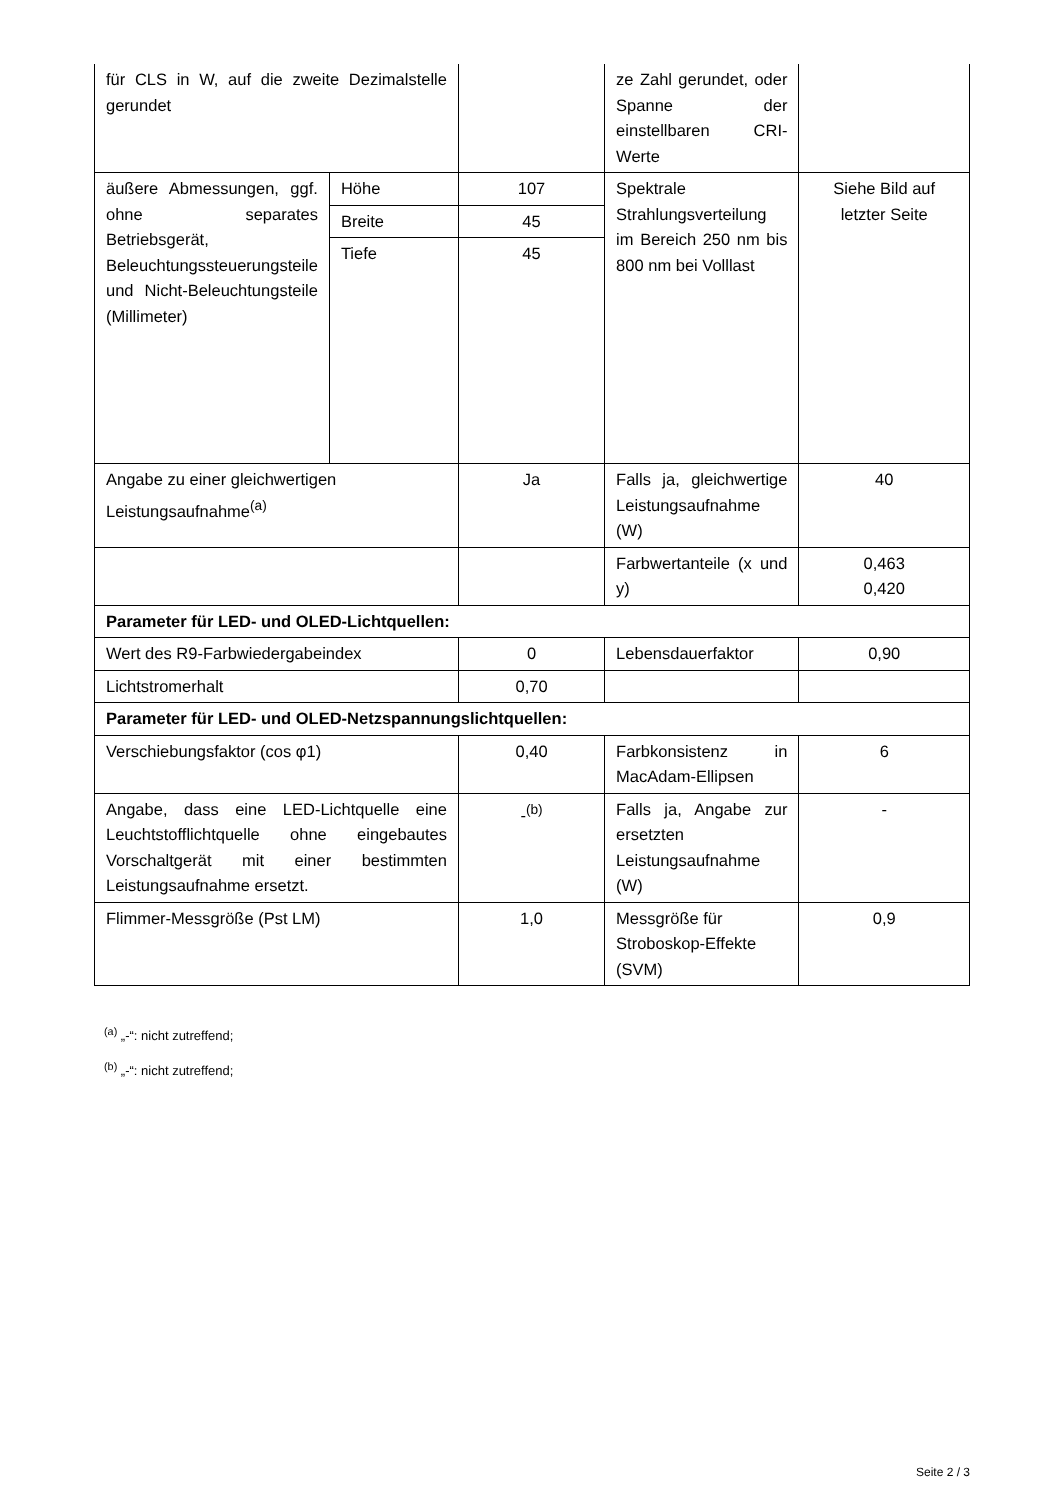| für CLS in W, auf die zweite Dezimalstelle gerundet | | | ze Zahl gerundet, oder Spanne der einstellbaren CRI-Werte | |
| äußere Abmessungen, ggf. ohne separates Betriebsgerät, Beleuchtungssteuerungsteile und Nicht-Beleuchtungsteile (Millimeter) | Höhe | 107 | Spektrale Strahlungsverteilung im Bereich 250 nm bis 800 nm bei Volllast | Siehe Bild auf letzter Seite |
| | Breite | 45 | | |
| | Tiefe | 45 | | |
| Angabe zu einer gleichwertigen Leistungsaufnahme<sup>(a)</sup> | | Ja | Falls ja, gleichwertige Leistungsaufnahme (W) | 40 |
| | | | Farbwertanteile (x und y) | 0,463 0,420 |
| Parameter für LED- und OLED-Lichtquellen: | | | | |
| Wert des R9-Farbwiedergabeindex | | 0 | Lebensdauerfaktor | 0,90 |
| Lichtstromerhalt | | 0,70 | | |
| Parameter für LED- und OLED-Netzspannungslichtquellen: | | | | |
| Verschiebungsfaktor (cos φ1) | | 0,40 | Farbkonsistenz in MacAdam-Ellipsen | 6 |
| Angabe, dass eine LED-Lichtquelle eine Leuchtstofflichtquelle ohne eingebautes Vorschaltgerät mit einer bestimmten Leistungsaufnahme ersetzt. | | -<sup>(b)</sup> | Falls ja, Angabe zur ersetzten Leistungsaufnahme (W) | - |
| Flimmer-Messgröße (Pst LM) | | 1,0 | Messgröße für Stroboskop-Effekte (SVM) | 0,9 |
<sup>(a)</sup> „-“: nicht zutreffend;
<sup>(b)</sup> „-“: nicht zutreffend;
Seite 2 / 3